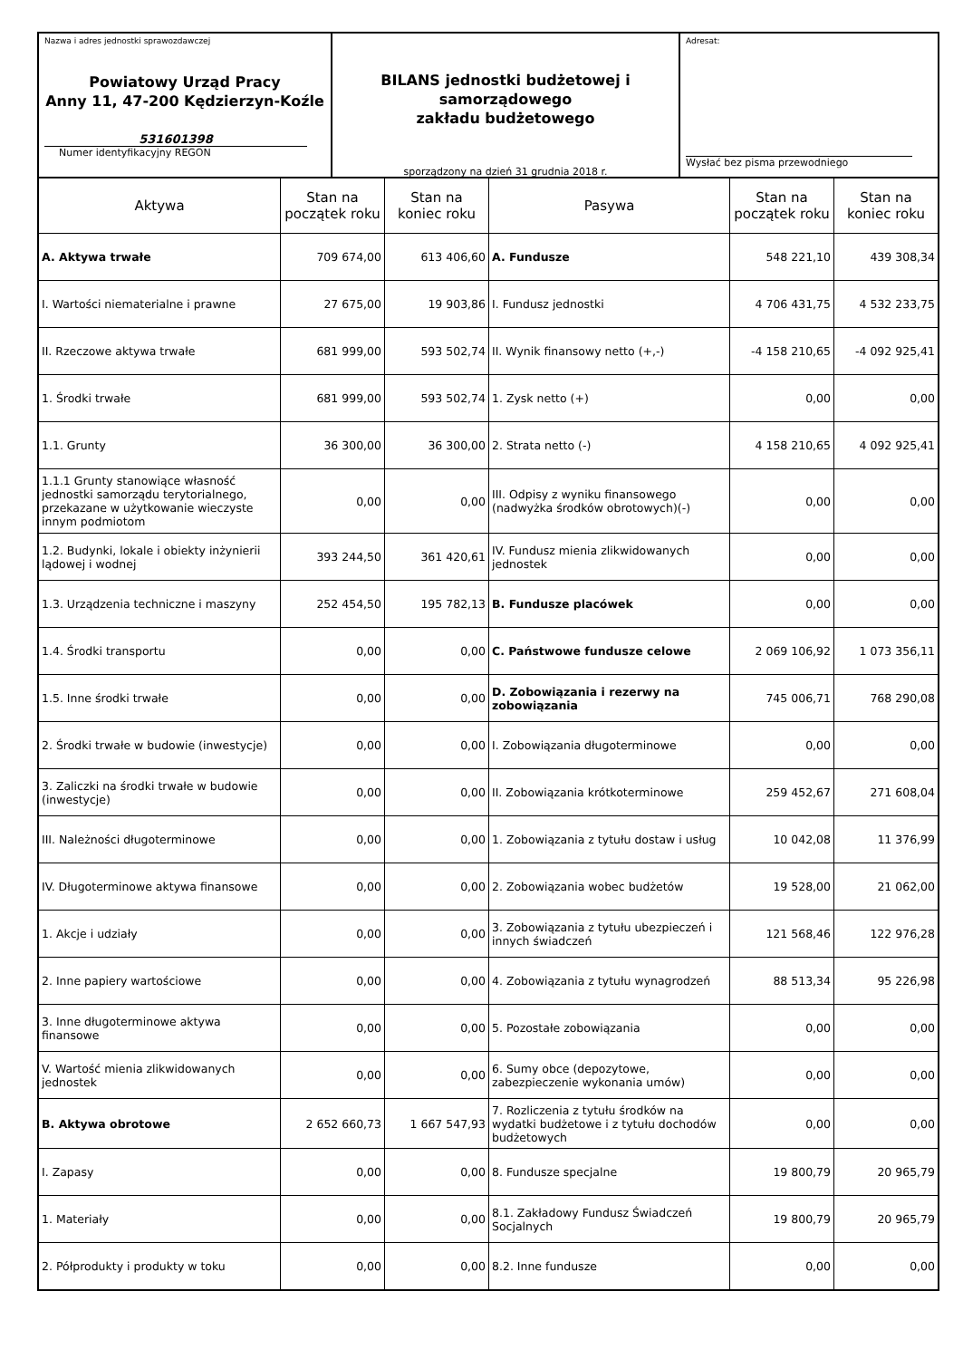Nazwa i adres jednostki sprawozdawczej
Powiatowy Urząd Pracy
Anny 11, 47-200 Kędzierzyn-Koźle
531601398
Numer identyfikacyjny REGON
BILANS jednostki budżetowej i samorządowego
zakładu budżetowego
sporządzony na dzień 31 grudnia 2018 r.
Adresat:
Wysłać bez pisma przewodniego
| Aktywa | Stan na początek roku | Stan na koniec roku | Pasywa | Stan na początek roku | Stan na koniec roku |
| --- | --- | --- | --- | --- | --- |
| A. Aktywa trwałe | 709 674,00 | 613 406,60 | A. Fundusze | 548 221,10 | 439 308,34 |
| I. Wartości niematerialne i prawne | 27 675,00 | 19 903,86 | I. Fundusz jednostki | 4 706 431,75 | 4 532 233,75 |
| II. Rzeczowe aktywa trwałe | 681 999,00 | 593 502,74 | II. Wynik finansowy netto (+,-) | -4 158 210,65 | -4 092 925,41 |
| 1. Środki trwałe | 681 999,00 | 593 502,74 | 1. Zysk netto (+) | 0,00 | 0,00 |
| 1.1. Grunty | 36 300,00 | 36 300,00 | 2. Strata netto (-) | 4 158 210,65 | 4 092 925,41 |
| 1.1.1 Grunty stanowiące własność jednostki samorządu terytorialnego, przekazane w użytkowanie wieczyste innym podmiotom | 0,00 | 0,00 | III. Odpisy z wyniku finansowego (nadwyżka środków obrotowych)(-) | 0,00 | 0,00 |
| 1.2. Budynki, lokale i obiekty inżynierii lądowej i wodnej | 393 244,50 | 361 420,61 | IV. Fundusz mienia zlikwidowanych jednostek | 0,00 | 0,00 |
| 1.3. Urządzenia techniczne i maszyny | 252 454,50 | 195 782,13 | B. Fundusze placówek | 0,00 | 0,00 |
| 1.4. Środki transportu | 0,00 | 0,00 | C. Państwowe fundusze celowe | 2 069 106,92 | 1 073 356,11 |
| 1.5. Inne środki trwałe | 0,00 | 0,00 | D. Zobowiązania i rezerwy na zobowiązania | 745 006,71 | 768 290,08 |
| 2. Środki trwałe w budowie (inwestycje) | 0,00 | 0,00 | I. Zobowiązania długoterminowe | 0,00 | 0,00 |
| 3. Zaliczki na środki trwałe w budowie (inwestycje) | 0,00 | 0,00 | II. Zobowiązania krótkoterminowe | 259 452,67 | 271 608,04 |
| III. Należności długoterminowe | 0,00 | 0,00 | 1. Zobowiązania z tytułu dostaw i usług | 10 042,08 | 11 376,99 |
| IV. Długoterminowe aktywa finansowe | 0,00 | 0,00 | 2. Zobowiązania wobec budżetów | 19 528,00 | 21 062,00 |
| 1. Akcje i udziały | 0,00 | 0,00 | 3. Zobowiązania z tytułu ubezpieczeń i innych świadczeń | 121 568,46 | 122 976,28 |
| 2. Inne papiery wartościowe | 0,00 | 0,00 | 4. Zobowiązania z tytułu wynagrodzeń | 88 513,34 | 95 226,98 |
| 3. Inne długoterminowe aktywa finansowe | 0,00 | 0,00 | 5. Pozostałe zobowiązania | 0,00 | 0,00 |
| V. Wartość mienia zlikwidowanych jednostek | 0,00 | 0,00 | 6. Sumy obce (depozytowe, zabezpieczenie wykonania umów) | 0,00 | 0,00 |
| B. Aktywa obrotowe | 2 652 660,73 | 1 667 547,93 | 7. Rozliczenia z tytułu środków na wydatki budżetowe i z tytułu dochodów budżetowych | 0,00 | 0,00 |
| I. Zapasy | 0,00 | 0,00 | 8. Fundusze specjalne | 19 800,79 | 20 965,79 |
| 1. Materiały | 0,00 | 0,00 | 8.1. Zakładowy Fundusz Świadczeń Socjalnych | 19 800,79 | 20 965,79 |
| 2. Półprodukty i produkty w toku | 0,00 | 0,00 | 8.2. Inne fundusze | 0,00 | 0,00 |